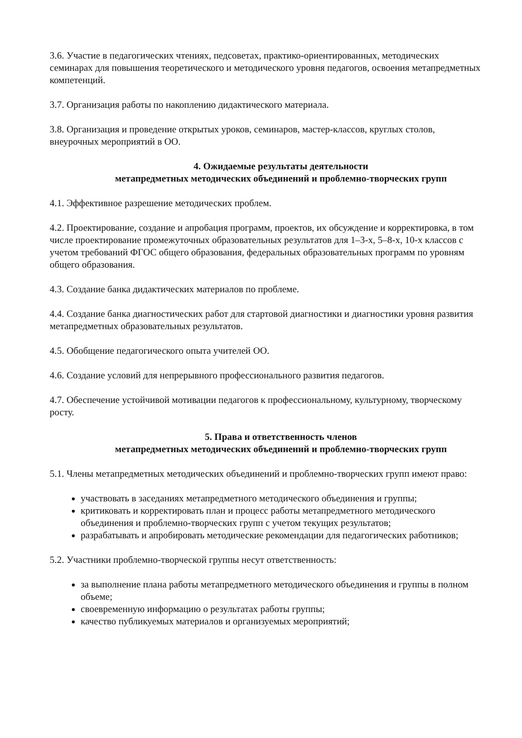3.6. Участие в педагогических чтениях, педсоветах, практико-ориентированных, методических семинарах для повышения теоретического и методического уровня педагогов, освоения метапредметных компетенций.
3.7. Организация работы по накоплению дидактического материала.
3.8. Организация и проведение открытых уроков, семинаров, мастер-классов, круглых столов, внеурочных мероприятий в ОО.
4. Ожидаемые результаты деятельности
метапредметных методических объединений и проблемно-творческих групп
4.1. Эффективное разрешение методических проблем.
4.2. Проектирование, создание и апробация программ, проектов, их обсуждение и корректировка, в том числе проектирование промежуточных образовательных результатов для 1–3-х, 5–8-х, 10-х классов с учетом требований ФГОС общего образования, федеральных образовательных программ по уровням общего образования.
4.3. Создание банка дидактических материалов по проблеме.
4.4. Создание банка диагностических работ для стартовой диагностики и диагностики уровня развития метапредметных образовательных результатов.
4.5. Обобщение педагогического опыта учителей ОО.
4.6. Создание условий для непрерывного профессионального развития педагогов.
4.7. Обеспечение устойчивой мотивации педагогов к профессиональному, культурному, творческому росту.
5. Права и ответственность членов
метапредметных методических объединений и проблемно-творческих групп
5.1. Члены метапредметных методических объединений и проблемно-творческих групп имеют право:
участвовать в заседаниях метапредметного методического объединения и группы;
критиковать и корректировать план и процесс работы метапредметного методического объединения и проблемно-творческих групп с учетом текущих результатов;
разрабатывать и апробировать методические рекомендации для педагогических работников;
5.2. Участники проблемно-творческой группы несут ответственность:
за выполнение плана работы метапредметного методического объединения и группы в полном объеме;
своевременную информацию о результатах работы группы;
качество публикуемых материалов и организуемых мероприятий;